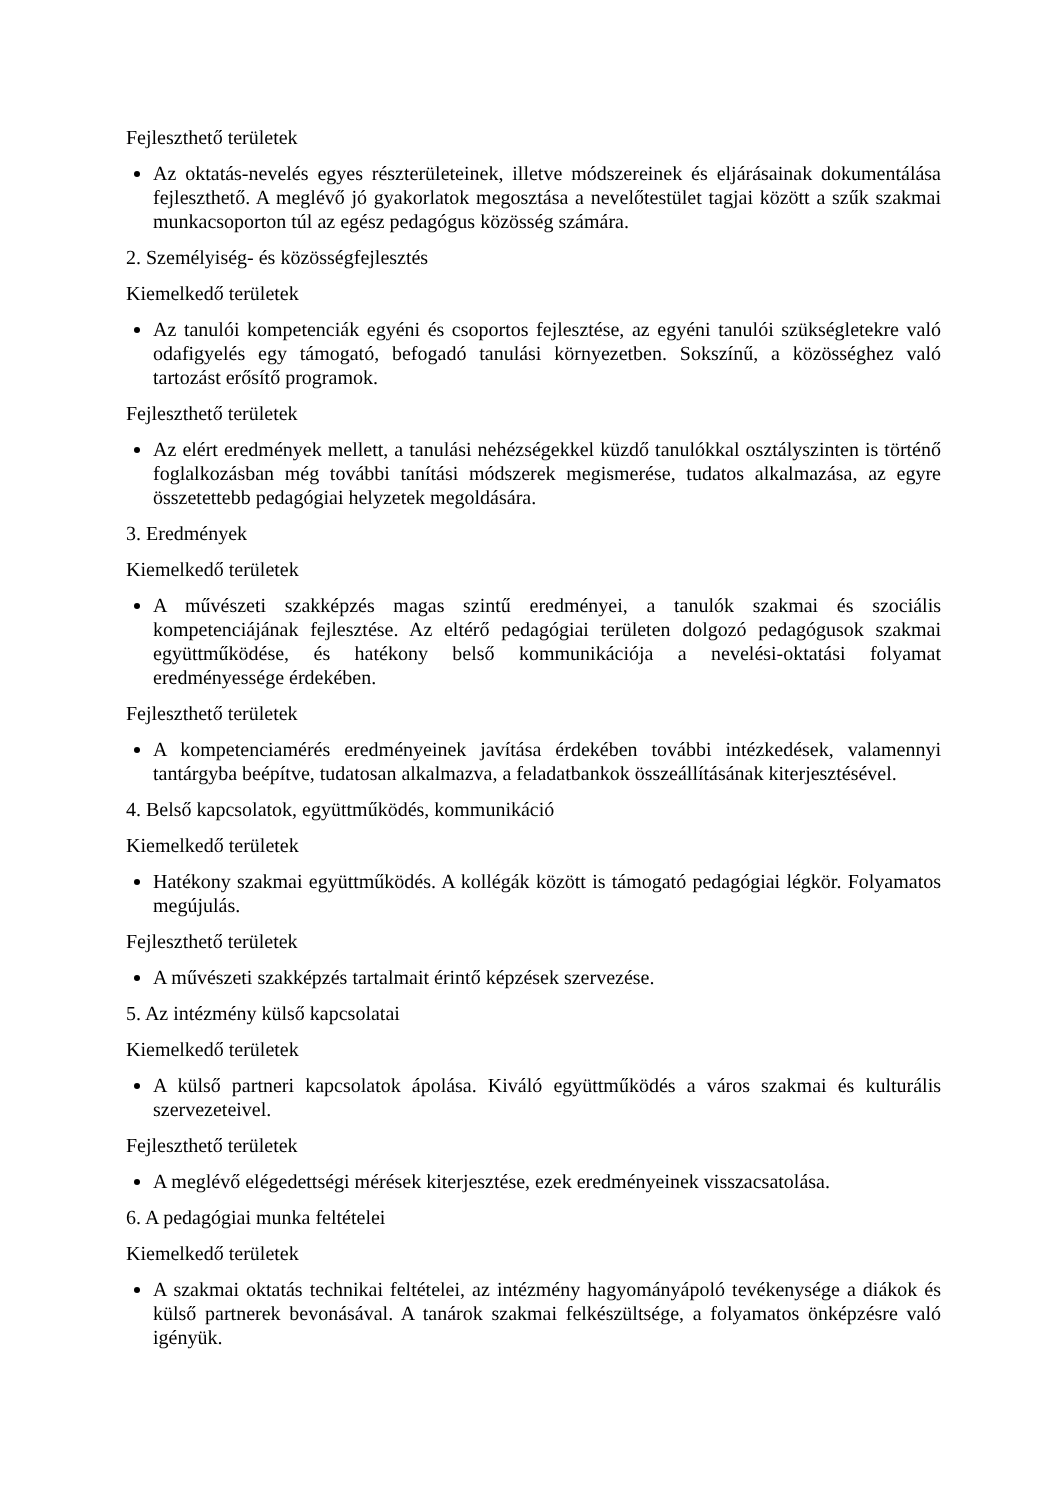Fejleszthető területek
Az oktatás-nevelés egyes részterületeinek, illetve módszereinek és eljárásainak dokumentálása fejleszthető. A meglévő jó gyakorlatok megosztása a nevelőtestület tagjai között a szűk szakmai munkacsoporton túl az egész pedagógus közösség számára.
2. Személyiség- és közösségfejlesztés
Kiemelkedő területek
Az tanulói kompetenciák egyéni és csoportos fejlesztése, az egyéni tanulói szükségletekre való odafigyelés egy támogató, befogadó tanulási környezetben. Sokszínű, a közösséghez való tartozást erősítő programok.
Fejleszthető területek
Az elért eredmények mellett, a tanulási nehézségekkel küzdő tanulókkal osztályszinten is történő foglalkozásban még további tanítási módszerek megismerése, tudatos alkalmazása, az egyre összetettebb pedagógiai helyzetek megoldására.
3. Eredmények
Kiemelkedő területek
A művészeti szakképzés magas szintű eredményei, a tanulók szakmai és szociális kompetenciájának fejlesztése. Az eltérő pedagógiai területen dolgozó pedagógusok szakmai együttműködése, és hatékony belső kommunikációja a nevelési-oktatási folyamat eredményessége érdekében.
Fejleszthető területek
A kompetenciamérés eredményeinek javítása érdekében további intézkedések, valamennyi tantárgyba beépítve, tudatosan alkalmazva, a feladatbankok összeállításának kiterjesztésével.
4. Belső kapcsolatok, együttműködés, kommunikáció
Kiemelkedő területek
Hatékony szakmai együttműködés. A kollégák között is támogató pedagógiai légkör. Folyamatos megújulás.
Fejleszthető területek
A művészeti szakképzés tartalmait érintő képzések szervezése.
5. Az intézmény külső kapcsolatai
Kiemelkedő területek
A külső partneri kapcsolatok ápolása. Kiváló együttműködés a város szakmai és kulturális szervezeteivel.
Fejleszthető területek
A meglévő elégedettségi mérések kiterjesztése, ezek eredményeinek visszacsatolása.
6. A pedagógiai munka feltételei
Kiemelkedő területek
A szakmai oktatás technikai feltételei, az intézmény hagyományápoló tevékenysége a diákok és külső partnerek bevonásával. A tanárok szakmai felkészültsége, a folyamatos önképzésre való igényük.